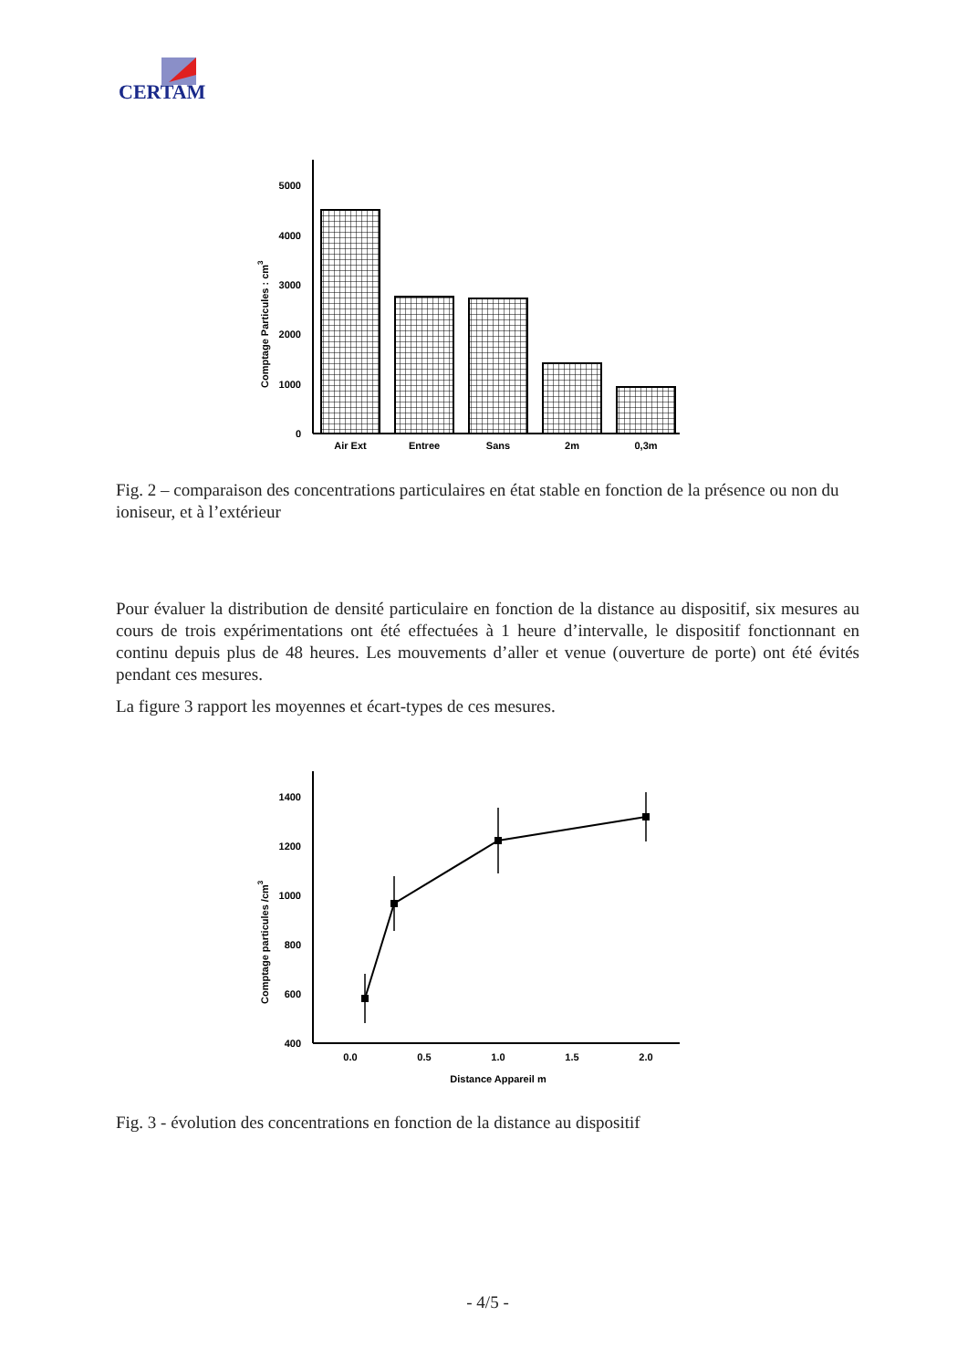CERTAM
0
1000
2000
3000
4000
5000
Comptage Particules : cm3
Air Ext
Entree
Sans
2m
0,3m
Fig. 2 – comparaison des concentrations particulaires en état stable en fonction de la présence ou non du ioniseur, et à l’extérieur
Pour évaluer la distribution de densité particulaire en fonction de la distance au dispositif, six mesures au cours de trois expérimentations ont été effectuées à 1 heure d’intervalle, le dispositif fonctionnant en continu depuis plus de 48 heures. Les mouvements d’aller et venue (ouverture de porte) ont été évités pendant ces mesures.
La figure 3 rapport les moyennes et écart-types de ces mesures.
400
600
800
1000
1200
1400
Comptage particules /cm3
0.0
0.5
1.0
1.5
2.0
Distance Appareil m
Fig. 3 - évolution des concentrations en fonction de la distance au dispositif
- 4/5 -